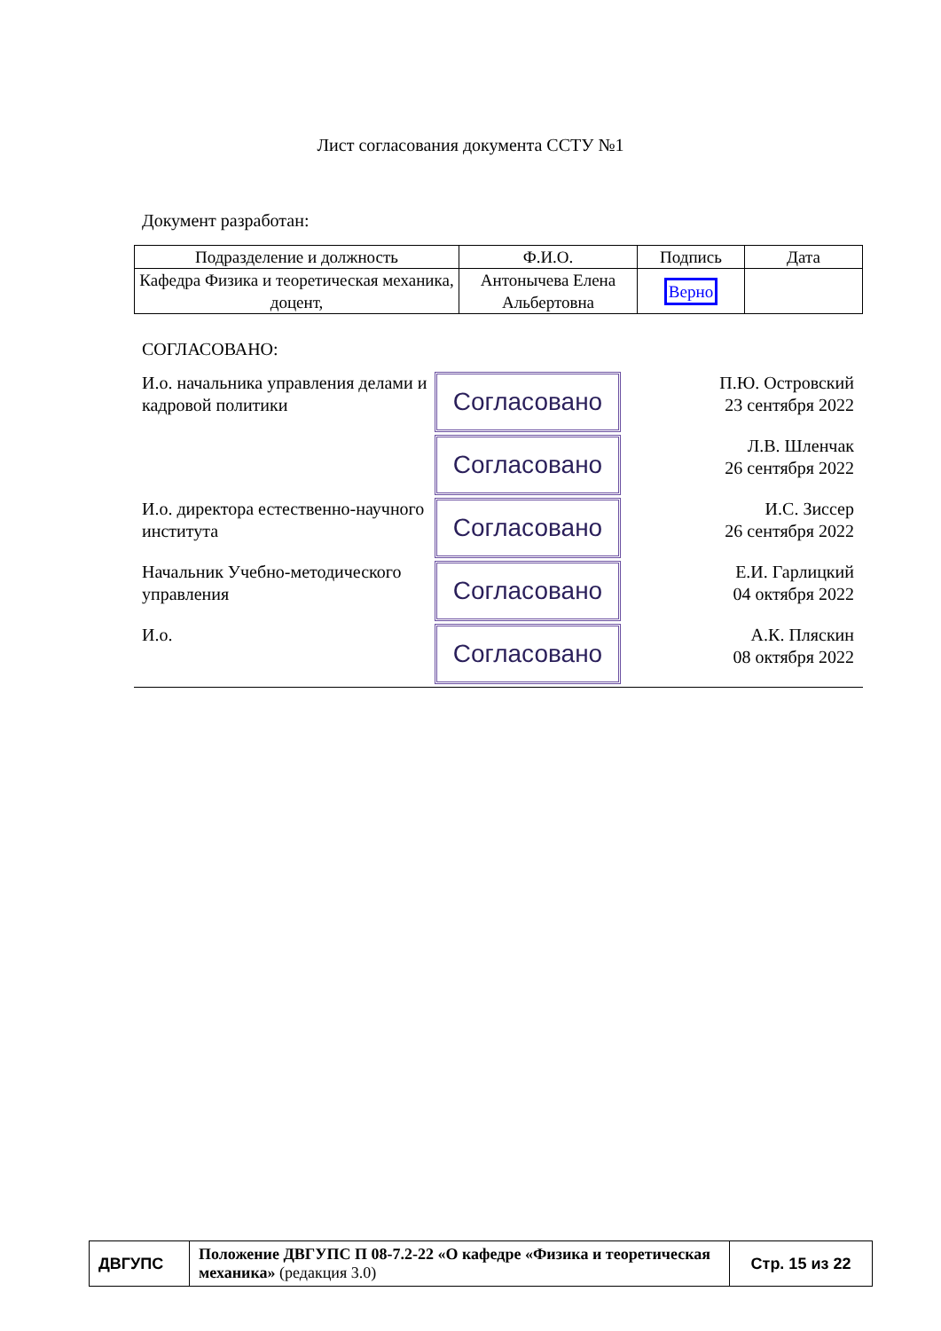Лист согласования документа ССТУ №1
Документ разработан:
| Подразделение и должность | Ф.И.О. | Подпись | Дата |
| --- | --- | --- | --- |
| Кафедра Физика и теоретическая механика, доцент, | Антонычева Елена Альбертовна | Верно | |
СОГЛАСОВАНО:
| И.о. начальника управления делами и кадровой политики | Согласовано | П.Ю. Островский 23 сентября 2022 |
| | Согласовано | Л.В. Шленчак 26 сентября 2022 |
| И.о. директора естественно-научного института | Согласовано | И.С. Зиссер 26 сентября 2022 |
| Начальник Учебно-методического управления | Согласовано | Е.И. Гарлицкий 04 октября 2022 |
| И.о. | Согласовано | А.К. Пляскин 08 октября 2022 |
| ДВГУПС | Положение ДВГУПС П 08-7.2-22 «О кафедре «Физика и теоретическая механика» (редакция 3.0) | Стр. 15 из 22 |